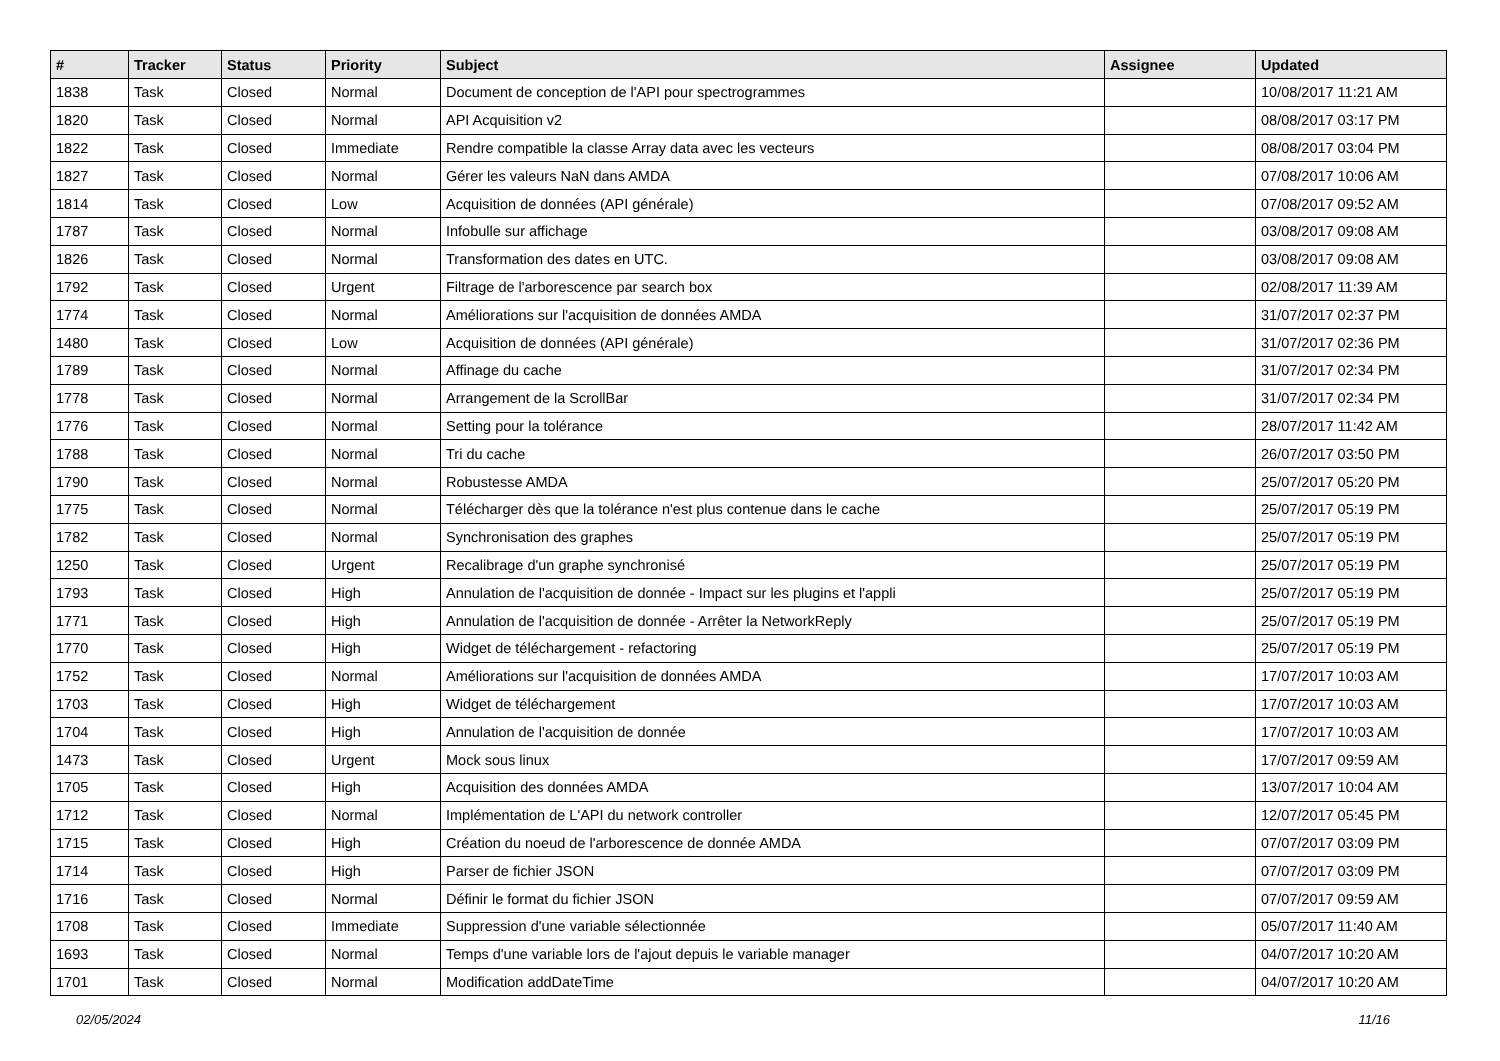| # | Tracker | Status | Priority | Subject | Assignee | Updated |
| --- | --- | --- | --- | --- | --- | --- |
| 1838 | Task | Closed | Normal | Document de conception de l'API pour spectrogrammes | | 10/08/2017 11:21 AM |
| 1820 | Task | Closed | Normal | API Acquisition v2 | | 08/08/2017 03:17 PM |
| 1822 | Task | Closed | Immediate | Rendre compatible la classe Array data avec les vecteurs | | 08/08/2017 03:04 PM |
| 1827 | Task | Closed | Normal | Gérer les valeurs NaN dans AMDA | | 07/08/2017 10:06 AM |
| 1814 | Task | Closed | Low | Acquisition de données (API générale) | | 07/08/2017 09:52 AM |
| 1787 | Task | Closed | Normal | Infobulle sur affichage | | 03/08/2017 09:08 AM |
| 1826 | Task | Closed | Normal | Transformation des dates en UTC. | | 03/08/2017 09:08 AM |
| 1792 | Task | Closed | Urgent | Filtrage de l'arborescence par search box | | 02/08/2017 11:39 AM |
| 1774 | Task | Closed | Normal | Améliorations sur l'acquisition de données AMDA | | 31/07/2017 02:37 PM |
| 1480 | Task | Closed | Low | Acquisition de données (API générale) | | 31/07/2017 02:36 PM |
| 1789 | Task | Closed | Normal | Affinage du cache | | 31/07/2017 02:34 PM |
| 1778 | Task | Closed | Normal | Arrangement de la ScrollBar | | 31/07/2017 02:34 PM |
| 1776 | Task | Closed | Normal | Setting pour la tolérance | | 28/07/2017 11:42 AM |
| 1788 | Task | Closed | Normal | Tri du cache | | 26/07/2017 03:50 PM |
| 1790 | Task | Closed | Normal | Robustesse AMDA | | 25/07/2017 05:20 PM |
| 1775 | Task | Closed | Normal | Télécharger dès que la tolérance n'est plus contenue dans le cache | | 25/07/2017 05:19 PM |
| 1782 | Task | Closed | Normal | Synchronisation des graphes | | 25/07/2017 05:19 PM |
| 1250 | Task | Closed | Urgent | Recalibrage d'un graphe synchronisé | | 25/07/2017 05:19 PM |
| 1793 | Task | Closed | High | Annulation de l'acquisition de donnée - Impact sur les plugins et l'appli | | 25/07/2017 05:19 PM |
| 1771 | Task | Closed | High | Annulation de l'acquisition de donnée - Arrêter la NetworkReply | | 25/07/2017 05:19 PM |
| 1770 | Task | Closed | High | Widget de téléchargement - refactoring | | 25/07/2017 05:19 PM |
| 1752 | Task | Closed | Normal | Améliorations sur l'acquisition de données AMDA | | 17/07/2017 10:03 AM |
| 1703 | Task | Closed | High | Widget de téléchargement | | 17/07/2017 10:03 AM |
| 1704 | Task | Closed | High | Annulation de l'acquisition de donnée | | 17/07/2017 10:03 AM |
| 1473 | Task | Closed | Urgent | Mock sous linux | | 17/07/2017 09:59 AM |
| 1705 | Task | Closed | High | Acquisition des données AMDA | | 13/07/2017 10:04 AM |
| 1712 | Task | Closed | Normal | Implémentation de L'API du network controller | | 12/07/2017 05:45 PM |
| 1715 | Task | Closed | High | Création du noeud de l'arborescence de donnée AMDA | | 07/07/2017 03:09 PM |
| 1714 | Task | Closed | High | Parser de fichier JSON | | 07/07/2017 03:09 PM |
| 1716 | Task | Closed | Normal | Définir le format du fichier JSON | | 07/07/2017 09:59 AM |
| 1708 | Task | Closed | Immediate | Suppression d'une variable sélectionnée | | 05/07/2017 11:40 AM |
| 1693 | Task | Closed | Normal | Temps d'une variable lors de l'ajout depuis le variable manager | | 04/07/2017 10:20 AM |
| 1701 | Task | Closed | Normal | Modification addDateTime | | 04/07/2017 10:20 AM |
02/05/2024 11/16